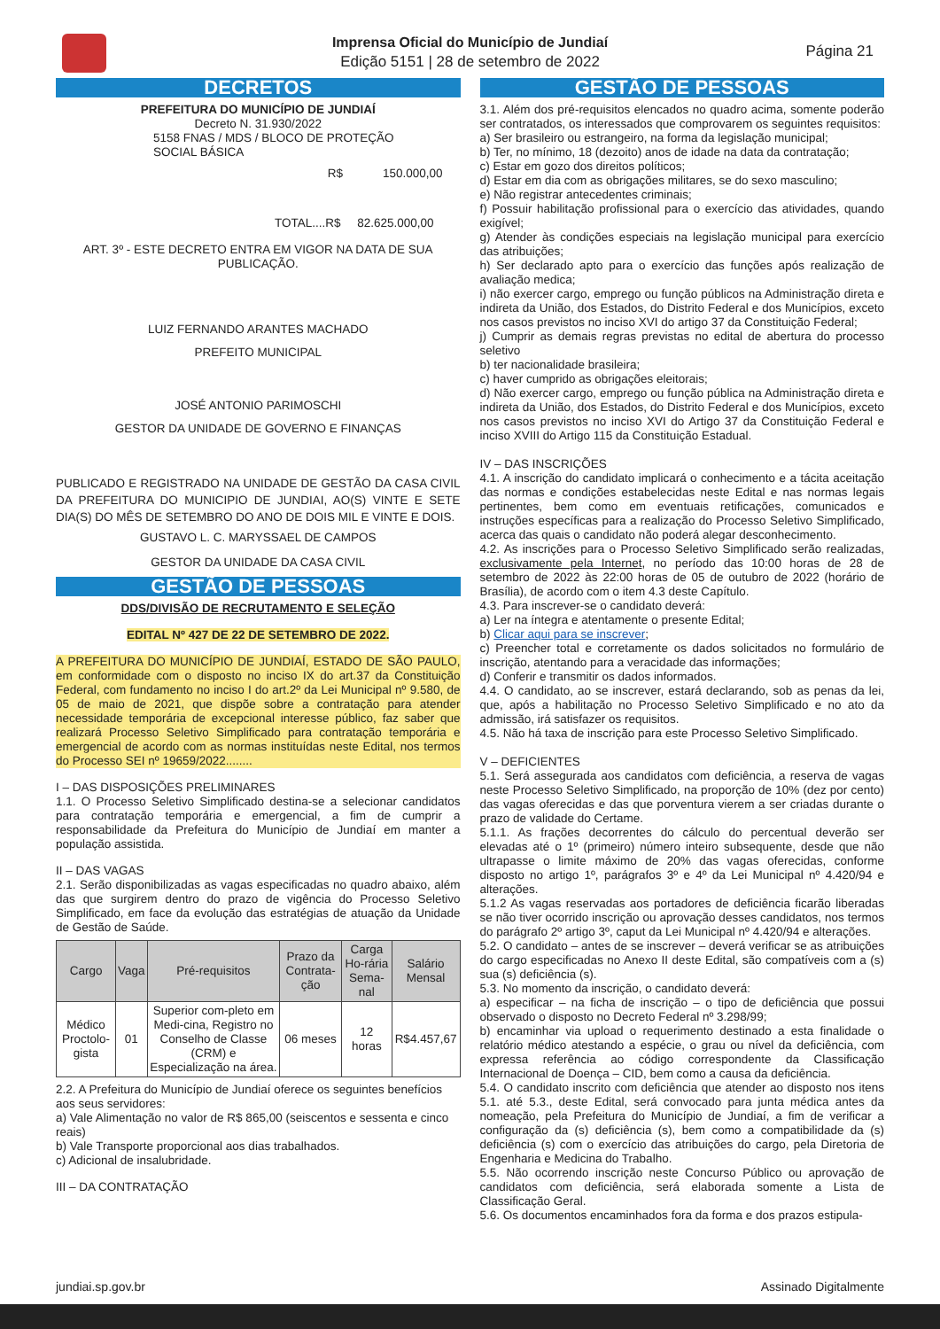Imprensa Oficial do Município de Jundiaí
Edição 5151 | 28 de setembro de 2022
Página 21
DECRETOS
PREFEITURA DO MUNICÍPIO DE JUNDIAÍ
Decreto N. 31.930/2022
5158 FNAS / MDS / BLOCO DE PROTEÇÃO
SOCIAL BÁSICA
R$ 150.000,00
TOTAL....R$ 82.625.000,00
ART. 3º - ESTE DECRETO ENTRA EM VIGOR NA DATA DE SUA
PUBLICAÇÃO.
LUIZ FERNANDO ARANTES MACHADO
PREFEITO MUNICIPAL
JOSÉ ANTONIO PARIMOSCHI
GESTOR DA UNIDADE DE GOVERNO E FINANÇAS
PUBLICADO E REGISTRADO NA UNIDADE DE GESTÃO DA CASA CIVIL DA PREFEITURA DO MUNICIPIO DE JUNDIAI, AO(S) VINTE E SETE DIA(S) DO MÊS DE SETEMBRO DO ANO DE DOIS MIL E VINTE E DOIS.
GUSTAVO L. C. MARYSSAEL DE CAMPOS
GESTOR DA UNIDADE DA CASA CIVIL
GESTÃO DE PESSOAS
DDS/DIVISÃO DE RECRUTAMENTO E SELEÇÃO
EDITAL Nº 427 DE 22 DE SETEMBRO DE 2022.
A PREFEITURA DO MUNICÍPIO DE JUNDIAÍ, ESTADO DE SÃO PAULO, em conformidade com o disposto no inciso IX do art.37 da Constituição Federal, com fundamento no inciso I do art.2º da Lei Municipal nº 9.580, de 05 de maio de 2021, que dispõe sobre a contratação para atender necessidade temporária de excepcional interesse público, faz saber que realizará Processo Seletivo Simplificado para contratação temporária e emergencial de acordo com as normas instituídas neste Edital, nos termos do Processo SEI nº 19659/2022........
I – DAS DISPOSIÇÕES PRELIMINARES
1.1. O Processo Seletivo Simplificado destina-se a selecionar candidatos para contratação temporária e emergencial, a fim de cumprir a responsabilidade da Prefeitura do Município de Jundiaí em manter a população assistida.
II – DAS VAGAS
2.1. Serão disponibilizadas as vagas especificadas no quadro abaixo, além das que surgirem dentro do prazo de vigência do Processo Seletivo Simplificado, em face da evolução das estratégias de atuação da Unidade de Gestão de Saúde.
| Cargo | Vaga | Pré-requisitos | Prazo da Contrata-ção | Carga Ho-rária Sema-nal | Salário Mensal |
| --- | --- | --- | --- | --- | --- |
| Médico Proctolo-gista | 01 | Superior com-pleto em Medi-cina, Registro no Conselho de Classe (CRM) e Especialização na área. | 06 meses | 12 horas | R$4.457,67 |
2.2. A Prefeitura do Município de Jundiaí oferece os seguintes benefícios aos seus servidores:
a) Vale Alimentação no valor de R$ 865,00 (seiscentos e sessenta e cinco reais)
b) Vale Transporte proporcional aos dias trabalhados.
c) Adicional de insalubridade.
III – DA CONTRATAÇÃO
GESTÃO DE PESSOAS
3.1. Além dos pré-requisitos elencados no quadro acima, somente poderão ser contratados, os interessados que comprovarem os seguintes requisitos:
a) Ser brasileiro ou estrangeiro, na forma da legislação municipal;
b) Ter, no mínimo, 18 (dezoito) anos de idade na data da contratação;
c) Estar em gozo dos direitos políticos;
d) Estar em dia com as obrigações militares, se do sexo masculino;
e) Não registrar antecedentes criminais;
f) Possuir habilitação profissional para o exercício das atividades, quando exigível;
g) Atender às condições especiais na legislação municipal para exercício das atribuições;
h) Ser declarado apto para o exercício das funções após realização de avaliação medica;
i) não exercer cargo, emprego ou função públicos na Administração direta e indireta da União, dos Estados, do Distrito Federal e dos Municípios, exceto nos casos previstos no inciso XVI do artigo 37 da Constituição Federal;
j) Cumprir as demais regras previstas no edital de abertura do processo seletivo
b) ter nacionalidade brasileira;
c) haver cumprido as obrigações eleitorais;
d) Não exercer cargo, emprego ou função pública na Administração direta e indireta da União, dos Estados, do Distrito Federal e dos Municípios, exceto nos casos previstos no inciso XVI do Artigo 37 da Constituição Federal e inciso XVIII do Artigo 115 da Constituição Estadual.
IV – DAS INSCRIÇÕES
4.1. A inscrição do candidato implicará o conhecimento e a tácita aceitação das normas e condições estabelecidas neste Edital e nas normas legais pertinentes, bem como em eventuais retificações, comunicados e instruções específicas para a realização do Processo Seletivo Simplificado, acerca das quais o candidato não poderá alegar desconhecimento.
4.2. As inscrições para o Processo Seletivo Simplificado serão realizadas, exclusivamente pela Internet, no período das 10:00 horas de 28 de setembro de 2022 às 22:00 horas de 05 de outubro de 2022 (horário de Brasília), de acordo com o item 4.3 deste Capítulo.
4.3. Para inscrever-se o candidato deverá:
a) Ler na íntegra e atentamente o presente Edital;
b) Clicar aqui para se inscrever;
c) Preencher total e corretamente os dados solicitados no formulário de inscrição, atentando para a veracidade das informações;
d) Conferir e transmitir os dados informados.
4.4. O candidato, ao se inscrever, estará declarando, sob as penas da lei, que, após a habilitação no Processo Seletivo Simplificado e no ato da admissão, irá satisfazer os requisitos.
4.5. Não há taxa de inscrição para este Processo Seletivo Simplificado.
V – DEFICIENTES
5.1. Será assegurada aos candidatos com deficiência, a reserva de vagas neste Processo Seletivo Simplificado, na proporção de 10% (dez por cento) das vagas oferecidas e das que porventura vierem a ser criadas durante o prazo de validade do Certame.
5.1.1. As frações decorrentes do cálculo do percentual deverão ser elevadas até o 1º (primeiro) número inteiro subsequente, desde que não ultrapasse o limite máximo de 20% das vagas oferecidas, conforme disposto no artigo 1º, parágrafos 3º e 4º da Lei Municipal nº 4.420/94 e alterações.
5.1.2 As vagas reservadas aos portadores de deficiência ficarão liberadas se não tiver ocorrido inscrição ou aprovação desses candidatos, nos termos do parágrafo 2º artigo 3º, caput da Lei Municipal nº 4.420/94 e alterações.
5.2. O candidato – antes de se inscrever – deverá verificar se as atribuições do cargo especificadas no Anexo II deste Edital, são compatíveis com a (s) sua (s) deficiência (s).
5.3. No momento da inscrição, o candidato deverá:
a) especificar – na ficha de inscrição – o tipo de deficiência que possui observado o disposto no Decreto Federal nº 3.298/99;
b) encaminhar via upload o requerimento destinado a esta finalidade o relatório médico atestando a espécie, o grau ou nível da deficiência, com expressa referência ao código correspondente da Classificação Internacional de Doença – CID, bem como a causa da deficiência.
5.4. O candidato inscrito com deficiência que atender ao disposto nos itens 5.1. até 5.3., deste Edital, será convocado para junta médica antes da nomeação, pela Prefeitura do Município de Jundiaí, a fim de verificar a configuração da (s) deficiência (s), bem como a compatibilidade da (s) deficiência (s) com o exercício das atribuições do cargo, pela Diretoria de Engenharia e Medicina do Trabalho.
5.5. Não ocorrendo inscrição neste Concurso Público ou aprovação de candidatos com deficiência, será elaborada somente a Lista de Classificação Geral.
5.6. Os documentos encaminhados fora da forma e dos prazos estipula-
jundiai.sp.gov.br Assinado Digitalmente